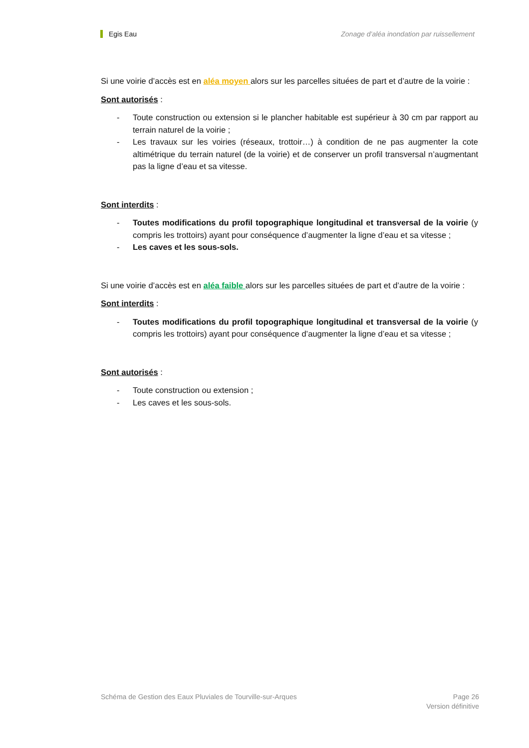Egis Eau Zonage d’aléa inondation par ruissellement
Si une voirie d’accès est en aléa moyen alors sur les parcelles situées de part et d’autre de la voirie :
Sont autorisés :
- Toute construction ou extension si le plancher habitable est supérieur à 30 cm par rapport au terrain naturel de la voirie ;
- Les travaux sur les voiries (réseaux, trottoir…) à condition de ne pas augmenter la cote altimétrique du terrain naturel (de la voirie) et de conserver un profil transversal n’augmentant pas la ligne d’eau et sa vitesse.
Sont interdits :
- Toutes modifications du profil topographique longitudinal et transversal de la voirie (y compris les trottoirs) ayant pour conséquence d’augmenter la ligne d’eau et sa vitesse ;
- Les caves et les sous-sols.
Si une voirie d’accès est en aléa faible alors sur les parcelles situées de part et d’autre de la voirie :
Sont interdits :
- Toutes modifications du profil topographique longitudinal et transversal de la voirie (y compris les trottoirs) ayant pour conséquence d’augmenter la ligne d’eau et sa vitesse ;
Sont autorisés :
- Toute construction ou extension ;
- Les caves et les sous-sols.
Schéma de Gestion des Eaux Pluviales de Tourville-sur-Arques Page 26
Version définitive